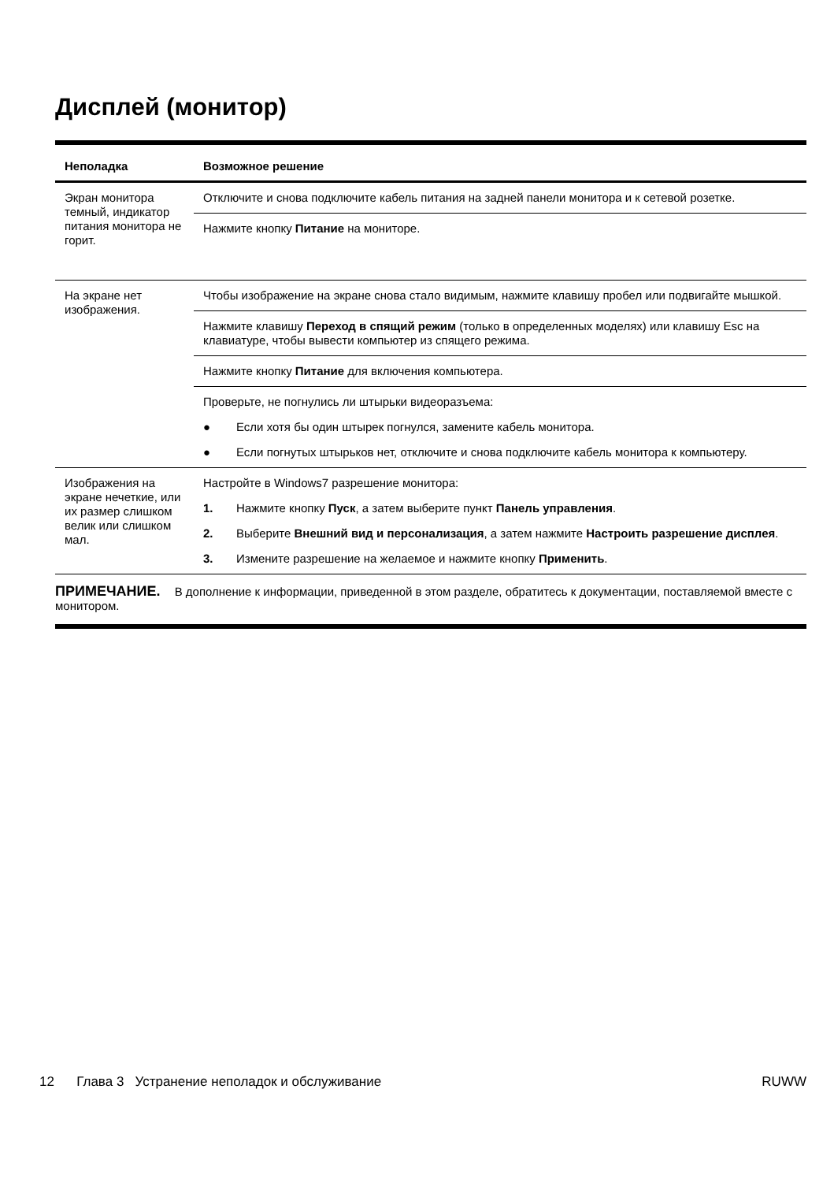Дисплей (монитор)
| Неполадка | Возможное решение |
| --- | --- |
| Экран монитора темный, индикатор питания монитора не горит. | Отключите и снова подключите кабель питания на задней панели монитора и к сетевой розетке. |
| | Нажмите кнопку Питание на мониторе. |
| На экране нет изображения. | Чтобы изображение на экране снова стало видимым, нажмите клавишу пробел или подвигайте мышкой. |
| | Нажмите клавишу Переход в спящий режим (только в определенных моделях) или клавишу Esc на клавиатуре, чтобы вывести компьютер из спящего режима. |
| | Нажмите кнопку Питание для включения компьютера. |
| | Проверьте, не погнулись ли штырьки видеоразъема: ● Если хотя бы один штырек погнулся, замените кабель монитора. ● Если погнутых штырьков нет, отключите и снова подключите кабель монитора к компьютеру. |
| Изображения на экране нечеткие, или их размер слишком велик или слишком мал. | Настройте в Windows7 разрешение монитора: 1. Нажмите кнопку Пуск , а затем выберите пункт Панель управления . 2. Выберите Внешний вид и персонализация , а затем нажмите Настроить разрешение дисплея . 3. Измените разрешение на желаемое и нажмите кнопку Применить . |
ПРИМЕЧАНИЕ. В дополнение к информации, приведенной в этом разделе, обратитесь к документации, поставляемой вместе с монитором.
12 Глава 3 Устранение неполадок и обслуживание RUWW